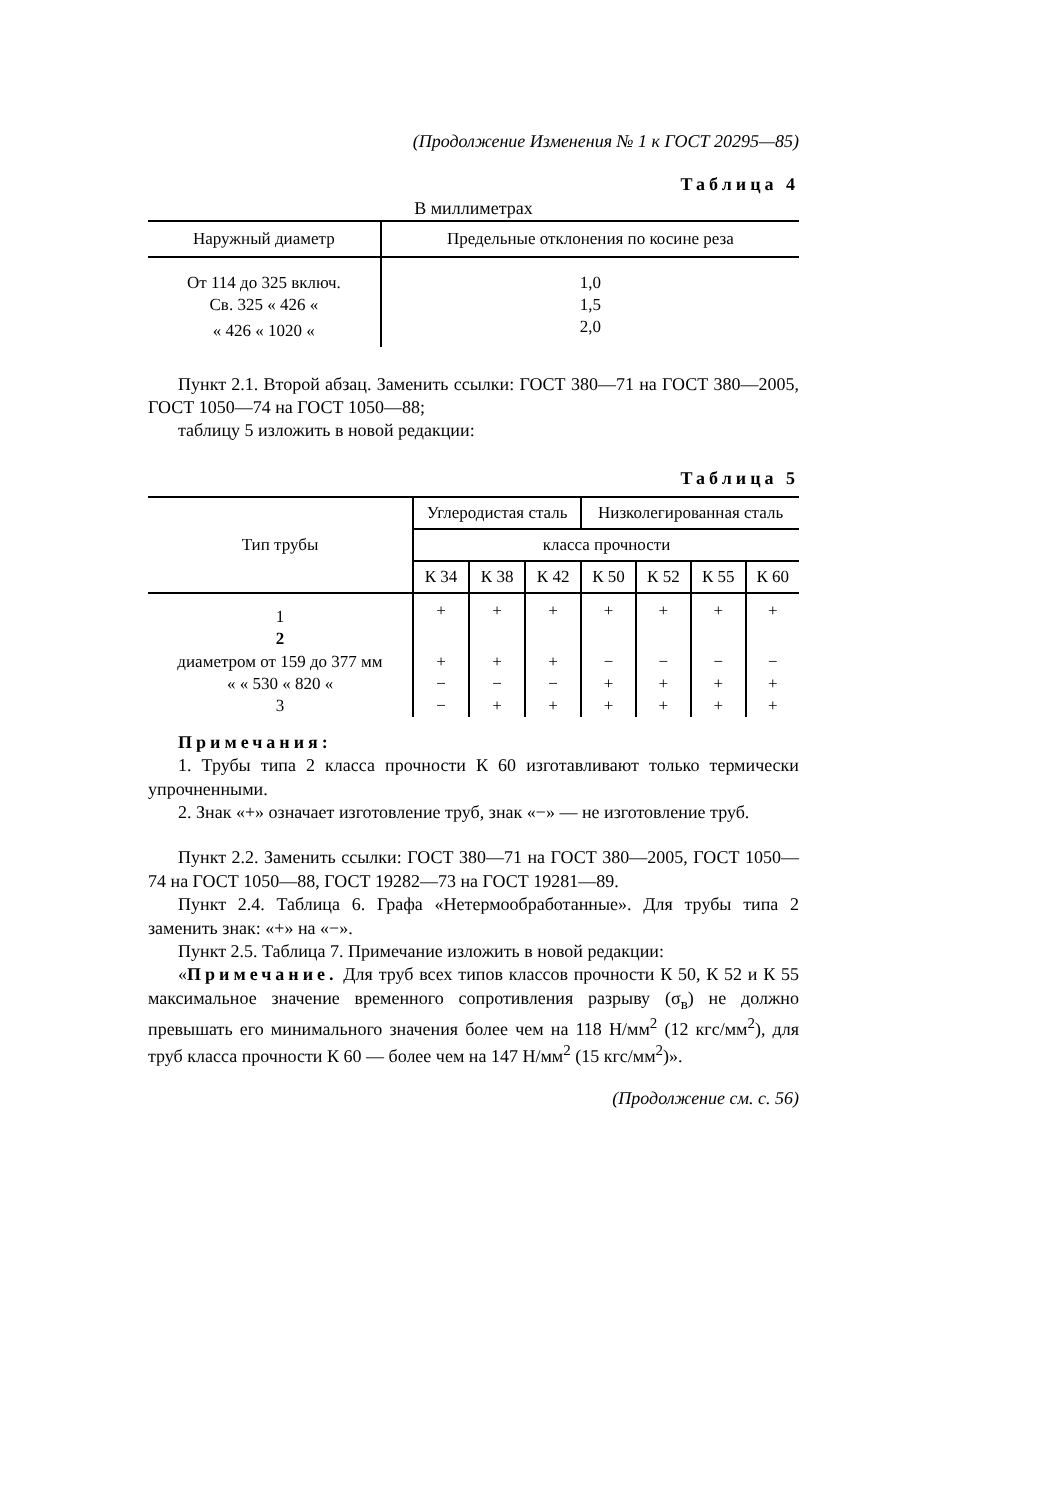(Продолжение Изменения № 1 к ГОСТ 20295—85)
Таблица 4
В миллиметрах
| Наружный диаметр | Предельные отклонения по косине реза |
| --- | --- |
| От 114 до 325 включ. | 1,0 |
| Св. 325 « 426 « | 1,5 |
| « 426 « 1020 « | 2,0 |
Пункт 2.1. Второй абзац. Заменить ссылки: ГОСТ 380—71 на ГОСТ 380—2005, ГОСТ 1050—74 на ГОСТ 1050—88;
таблицу 5 изложить в новой редакции:
Таблица 5
| Тип трубы | Углеродистая сталь | | | Низколегированная сталь | | | |
| --- | --- | --- | --- | --- | --- | --- | --- |
| | класса прочности | | | | | | |
| | К 34 | К 38 | К 42 | К 50 | К 52 | К 55 | К 60 |
| 1 | + | + | + | + | + | + | + |
| 2 | | | | | | | |
| диаметром от 159 до 377 мм | + | + | + | − | − | − | − |
| « « 530 « 820 « | − | − | − | + | + | + | + |
| 3 | − | + | + | + | + | + | + |
Примечания:
1. Трубы типа 2 класса прочности К 60 изготавливают только термически упрочненными.
2. Знак «+» означает изготовление труб, знак «−» — не изготовление труб.
Пункт 2.2. Заменить ссылки: ГОСТ 380—71 на ГОСТ 380—2005, ГОСТ 1050—74 на ГОСТ 1050—88, ГОСТ 19282—73 на ГОСТ 19281—89.
Пункт 2.4. Таблица 6. Графа «Нетермообработанные». Для трубы типа 2 заменить знак: «+» на «−».
Пункт 2.5. Таблица 7. Примечание изложить в новой редакции:
«Примечание. Для труб всех типов классов прочности К 50, К 52 и К 55 максимальное значение временного сопротивления разрыву (σ<sub>в</sub>) не должно превышать его минимального значения более чем на 118 Н/мм<sup>2</sup> (12 кгс/мм<sup>2</sup>), для труб класса прочности К 60 — более чем на 147 Н/мм<sup>2</sup> (15 кгс/мм<sup>2</sup>)».
(Продолжение см. с. 56)